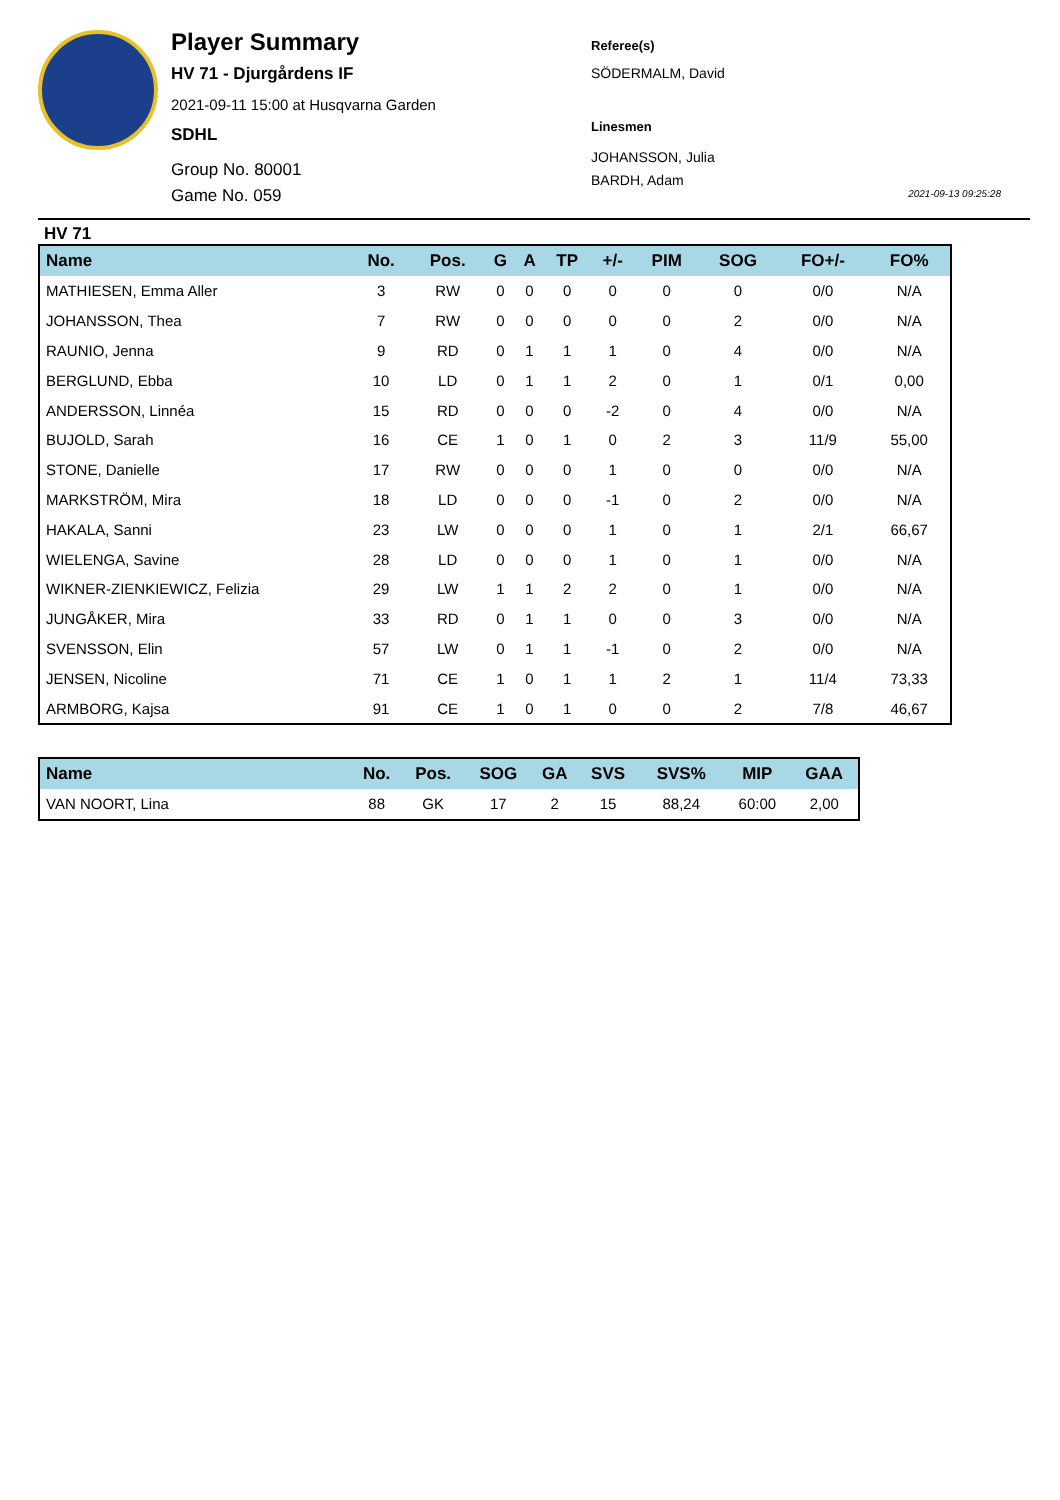Player Summary
HV 71 - Djurgårdens IF
2021-09-11 15:00 at Husqvarna Garden
SDHL
Group No. 80001
Game No. 059
Referee(s)
SÖDERMALM, David
Linesmen
JOHANSSON, Julia
BARDH, Adam
2021-09-13 09:25:28
HV 71
| Name | No. | Pos. | G | A | TP | +/- | PIM | SOG | FO+/- | FO% |
| --- | --- | --- | --- | --- | --- | --- | --- | --- | --- | --- |
| MATHIESEN, Emma Aller | 3 | RW | 0 | 0 | 0 | 0 | 0 | 0 | 0/0 | N/A |
| JOHANSSON, Thea | 7 | RW | 0 | 0 | 0 | 0 | 0 | 2 | 0/0 | N/A |
| RAUNIO, Jenna | 9 | RD | 0 | 1 | 1 | 1 | 0 | 4 | 0/0 | N/A |
| BERGLUND, Ebba | 10 | LD | 0 | 1 | 1 | 2 | 0 | 1 | 0/1 | 0,00 |
| ANDERSSON, Linnéa | 15 | RD | 0 | 0 | 0 | -2 | 0 | 4 | 0/0 | N/A |
| BUJOLD, Sarah | 16 | CE | 1 | 0 | 1 | 0 | 2 | 3 | 11/9 | 55,00 |
| STONE, Danielle | 17 | RW | 0 | 0 | 0 | 1 | 0 | 0 | 0/0 | N/A |
| MARKSTRÖM, Mira | 18 | LD | 0 | 0 | 0 | -1 | 0 | 2 | 0/0 | N/A |
| HAKALA, Sanni | 23 | LW | 0 | 0 | 0 | 1 | 0 | 1 | 2/1 | 66,67 |
| WIELENGA, Savine | 28 | LD | 0 | 0 | 0 | 1 | 0 | 1 | 0/0 | N/A |
| WIKNER-ZIENKIEWICZ, Felizia | 29 | LW | 1 | 1 | 2 | 2 | 0 | 1 | 0/0 | N/A |
| JUNGÅKER, Mira | 33 | RD | 0 | 1 | 1 | 0 | 0 | 3 | 0/0 | N/A |
| SVENSSON, Elin | 57 | LW | 0 | 1 | 1 | -1 | 0 | 2 | 0/0 | N/A |
| JENSEN, Nicoline | 71 | CE | 1 | 0 | 1 | 1 | 2 | 1 | 11/4 | 73,33 |
| ARMBORG, Kajsa | 91 | CE | 1 | 0 | 1 | 0 | 0 | 2 | 7/8 | 46,67 |
| Name | No. | Pos. | SOG | GA | SVS | SVS% | MIP | GAA |
| --- | --- | --- | --- | --- | --- | --- | --- | --- |
| VAN NOORT, Lina | 88 | GK | 17 | 2 | 15 | 88,24 | 60:00 | 2,00 |